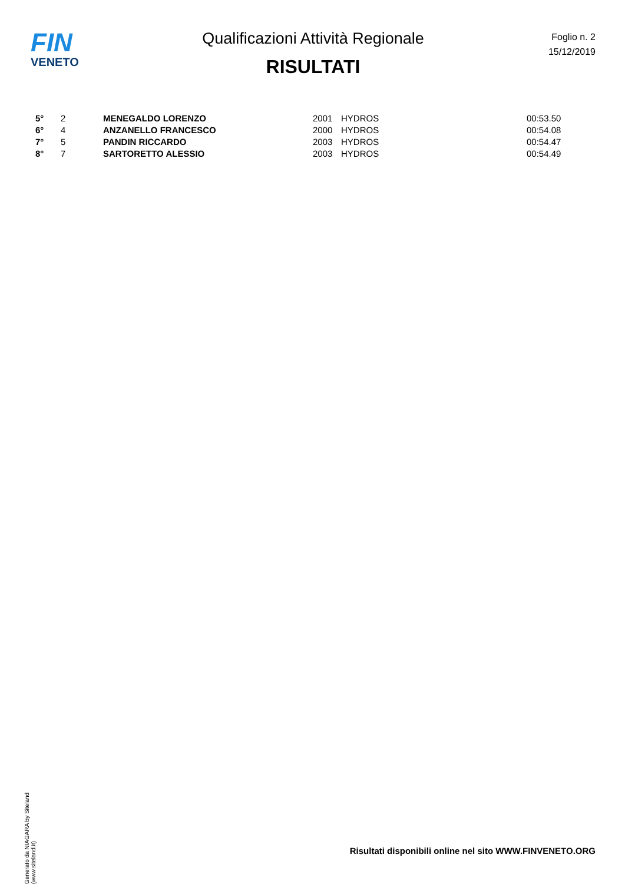FIN
VENETO
Qualificazioni Attività Regionale
RISULTATI
Foglio n. 2
15/12/2019
| 5° | 2 | MENEGALDO LORENZO | 2001 | HYDROS | 00:53.50 |
| 6° | 4 | ANZANELLO FRANCESCO | 2000 | HYDROS | 00:54.08 |
| 7° | 5 | PANDIN RICCARDO | 2003 | HYDROS | 00:54.47 |
| 8° | 7 | SARTORETTO ALESSIO | 2003 | HYDROS | 00:54.49 |
Generato da NIAGARA by Siteland (www.siteland.it)
Risultati disponibili online nel sito WWW.FINVENETO.ORG